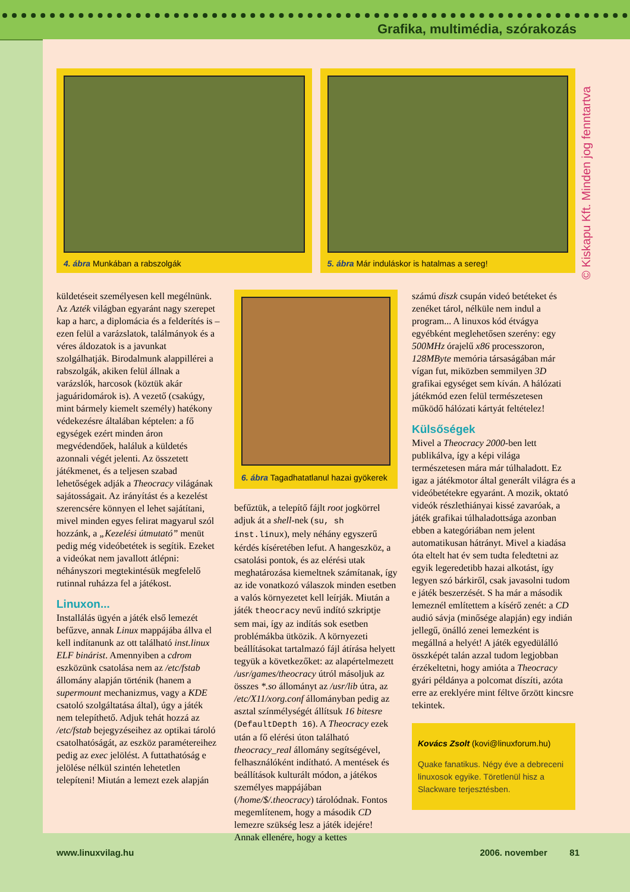Grafika, multimédia, szórakozás
4. ábra Munkában a rabszolgák 5. ábra Már induláskor is hatalmas a sereg!
küldetéseit személyesen kell megélnünk. Az Azték világban egyaránt nagy szerepet kap a harc, a diplomácia és a felderítés is – ezen felül a varázslatok, találmányok és a véres áldozatok is a javunkat szolgálhatják. Birodalmunk alappillérei a rabszolgák, akiken felül állnak a varázslók, harcosok (köztük akár jaguáridomárok is). A vezető (csakúgy, mint bármely kiemelt személy) hatékony védekezésre általában képtelen: a fő egységek ezért minden áron megvédendőek, haláluk a küldetés azonnali végét jelenti. Az összetett játékmenet, és a teljesen szabad lehetőségek adják a Theocracy világának sajátosságait. Az irányítást és a kezelést szerencsére könnyen el lehet sajátítani, mivel minden egyes felirat magyarul szól hozzánk, a „Kezelési útmutató” menüt pedig még videóbetétek is segítik. Ezeket a videókat nem javallott átlépni: néhányszori megtekintésük megfelelő rutinnal ruházza fel a játékost.
Linuxon...
Installálás ügyén a játék első lemezét befűzve, annak Linux mappájába állva el kell indítanunk az ott található inst.linux ELF binárist. Amennyiben a cdrom eszközünk csatolása nem az /etc/fstab állomány alapján történik (hanem a supermount mechanizmus, vagy a KDE csatoló szolgáltatása által), úgy a játék nem telepíthető. Adjuk tehát hozzá az /etc/fstab bejegyzéseihez az optikai tároló csatolhatóságát, az eszköz paramétereihez pedig az exec jelölést. A futtathatóság e jelölése nélkül szintén lehetetlen telepíteni! Miután a lemezt ezek alapján
6. ábra Tagadhatatlanul hazai gyökerek
befűztük, a telepítő fájlt root jogkörrel adjuk át a shell-nek (su, sh inst.linux), mely néhány egyszerű kérdés kíséretében lefut. A hangeszköz, a csatolási pontok, és az elérési utak meghatározása kiemeltnek számítanak, így az ide vonatkozó válaszok minden esetben a valós környezetet kell leírják. Miután a játék theocracy nevű indító szkriptje sem mai, így az indítás sok esetben problémákba ütközik. A környezeti beállításokat tartalmazó fájl átírása helyett tegyük a következőket: az alapértelmezett /usr/games/theocracy útról másoljuk az összes *.so állományt az /usr/lib útra, az /etc/X11/xorg.conf állományban pedig az asztal színmélységét állítsuk 16 bitesre (DefaultDepth 16). A Theocracy ezek után a fő elérési úton található theocracy_real állomány segítségével, felhasználóként indítható. A mentések és beállítások kulturált módon, a játékos személyes mappájában (/home/$/.theocracy) tárolódnak. Fontos megemlítenem, hogy a második CD lemezre szükség lesz a játék idejére! Annak ellenére, hogy a kettes
számú diszk csupán videó betéteket és zenéket tárol, nélküle nem indul a program... A linuxos kód étvágya egyébként meglehetősen szerény: egy 500MHz órajelű x86 processzoron, 128MByte memória társaságában már vígan fut, miközben semmilyen 3D grafikai egységet sem kíván. A hálózati játékmód ezen felül természetesen működő hálózati kártyát feltételez!
Külsőségek
Mivel a Theocracy 2000-ben lett publikálva, így a képi világa természetesen mára már túlhaladott. Ez igaz a játékmotor által generált világra és a videóbetétekre egyaránt. A mozik, oktató videók részlethiányai kissé zavaróak, a játék grafikai túlhaladottsága azonban ebben a kategóriában nem jelent automatikusan hátrányt. Mivel a kiadása óta eltelt hat év sem tudta feledtetni az egyik legeredetibb hazai alkotást, így legyen szó bárkiről, csak javasolni tudom e játék beszerzését. S ha már a második lemeznél említettem a kísérő zenét: a CD audió sávja (minősége alapján) egy indián jellegű, önálló zenei lemezként is megállná a helyét! A játék egyedülálló összképét talán azzal tudom legjobban érzékeltetni, hogy amióta a Theocracy gyári példánya a polcomat díszíti, azóta erre az ereklyére mint féltve őrzött kincsre tekintek.
Kovács Zsolt (kovi@linuxforum.hu)
Quake fanatikus. Négy éve a debreceni linuxosok egyike. Töretlenül hisz a Slackware terjesztésben.
© Kiskapu Kft. Minden jog fenntartva
www.linuxvilag.hu 2006. november 81